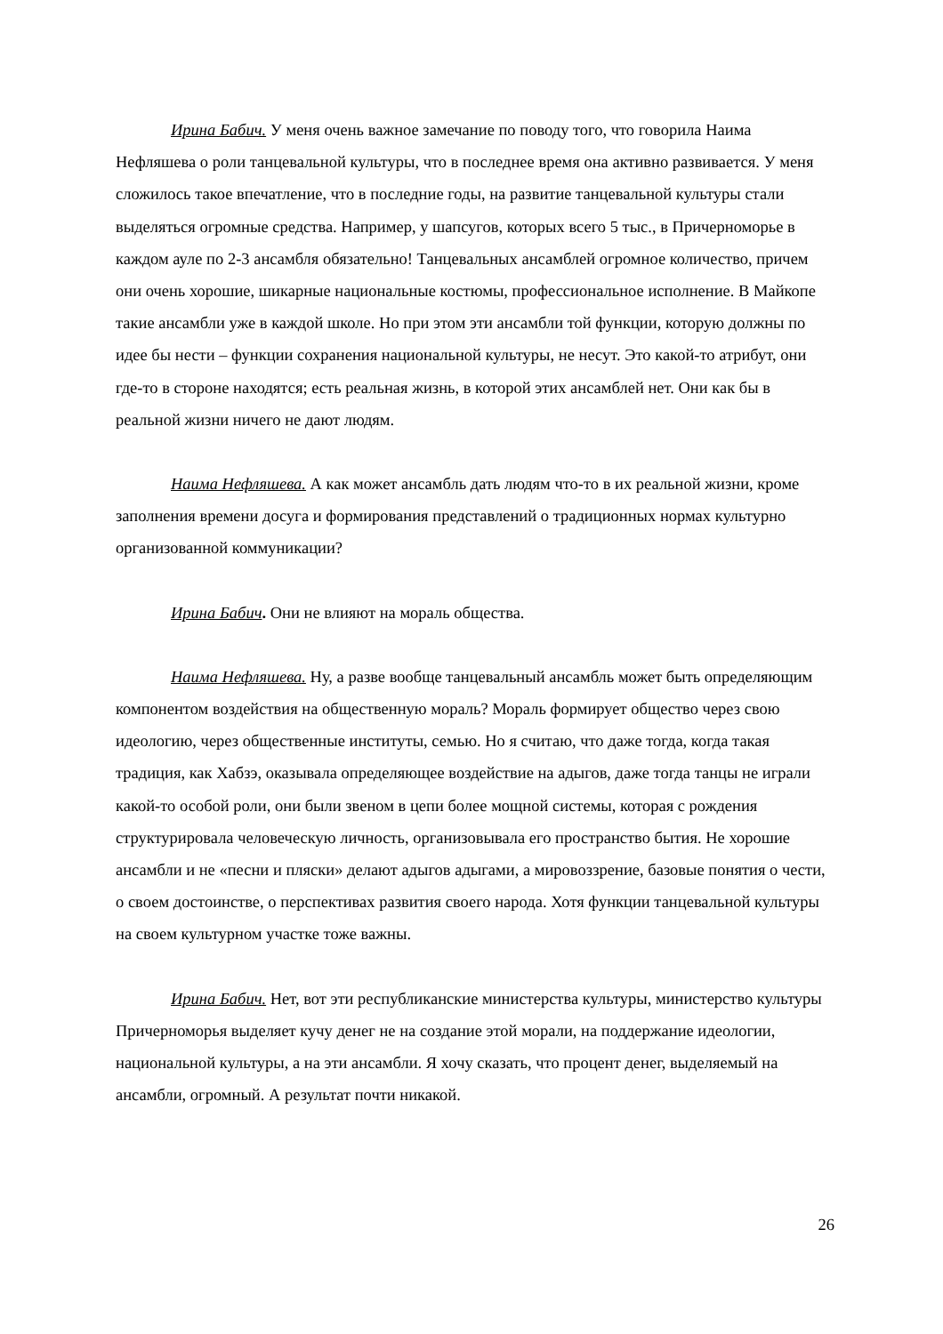Ирина Бабич. У меня очень важное замечание по поводу того, что говорила Наима Нефляшева о роли танцевальной культуры, что в последнее время она активно развивается. У меня сложилось такое впечатление, что в последние годы, на развитие танцевальной культуры стали выделяться огромные средства. Например, у шапсугов, которых всего 5 тыс., в Причерноморье в каждом ауле по 2-3 ансамбля обязательно! Танцевальных ансамблей огромное количество, причем они очень хорошие, шикарные национальные костюмы, профессиональное исполнение. В Майкопе такие ансамбли уже в каждой школе. Но при этом эти ансамбли той функции, которую должны по идее бы нести – функции сохранения национальной культуры, не несут. Это какой-то атрибут, они где-то в стороне находятся; есть реальная жизнь, в которой этих ансамблей нет. Они как бы в реальной жизни ничего не дают людям.
Наима Нефляшева. А как может ансамбль дать людям что-то в их реальной жизни, кроме заполнения времени досуга и формирования представлений о традиционных нормах культурно организованной коммуникации?
Ирина Бабич. Они не влияют на мораль общества.
Наима Нефляшева. Ну, а разве вообще танцевальный ансамбль может быть определяющим компонентом воздействия на общественную мораль? Мораль формирует общество через свою идеологию, через общественные институты, семью. Но я считаю, что даже тогда, когда такая традиция, как Хабзэ, оказывала определяющее воздействие на адыгов, даже тогда танцы не играли какой-то особой роли, они были звеном в цепи более мощной системы, которая с рождения структурировала человеческую личность, организовывала его пространство бытия. Не хорошие ансамбли и не «песни и пляски» делают адыгов адыгами, а мировоззрение, базовые понятия о чести, о своем достоинстве, о перспективах развития своего народа. Хотя функции танцевальной культуры на своем культурном участке тоже важны.
Ирина Бабич. Нет, вот эти республиканские министерства культуры, министерство культуры Причерноморья выделяет кучу денег не на создание этой морали, на поддержание идеологии, национальной культуры, а на эти ансамбли. Я хочу сказать, что процент денег, выделяемый на ансамбли, огромный. А результат почти никакой.
26